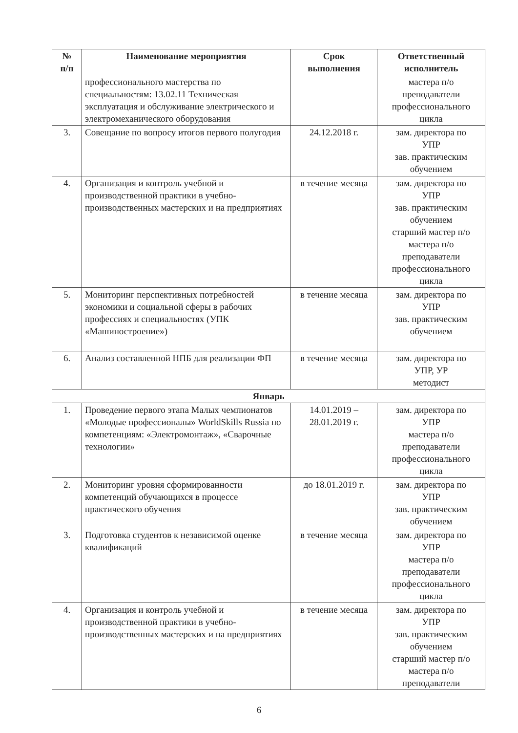| № п/п | Наименование мероприятия | Срок выполнения | Ответственный исполнитель |
| --- | --- | --- | --- |
| | профессионального мастерства по специальностям: 13.02.11 Техническая эксплуатация и обслуживание электрического и электромеханического оборудования | | мастера п/о преподаватели профессионального цикла |
| 3. | Совещание по вопросу итогов первого полугодия | 24.12.2018 г. | зам. директора по УПР зав. практическим обучением |
| 4. | Организация и контроль учебной и производственной практики в учебно-производственных мастерских и на предприятиях | в течение месяца | зам. директора по УПР зав. практическим обучением старший мастер п/о мастера п/о преподаватели профессионального цикла |
| 5. | Мониторинг перспективных потребностей экономики и социальной сферы в рабочих профессиях и специальностях (УПК «Машиностроение») | в течение месяца | зам. директора по УПР зав. практическим обучением |
| 6. | Анализ составленной НПБ для реализации ФП | в течение месяца | зам. директора по УПР, УР методист |
| Январь | | | |
| 1. | Проведение первого этапа Малых чемпионатов «Молодые профессионалы» WorldSkills Russia по компетенциям: «Электромонтаж», «Сварочные технологии» | 14.01.2019 – 28.01.2019 г. | зам. директора по УПР мастера п/о преподаватели профессионального цикла |
| 2. | Мониторинг уровня сформированности компетенций обучающихся в процессе практического обучения | до 18.01.2019 г. | зам. директора по УПР зав. практическим обучением |
| 3. | Подготовка студентов к независимой оценке квалификаций | в течение месяца | зам. директора по УПР мастера п/о преподаватели профессионального цикла |
| 4. | Организация и контроль учебной и производственной практики в учебно-производственных мастерских и на предприятиях | в течение месяца | зам. директора по УПР зав. практическим обучением старший мастер п/о мастера п/о преподаватели |
6